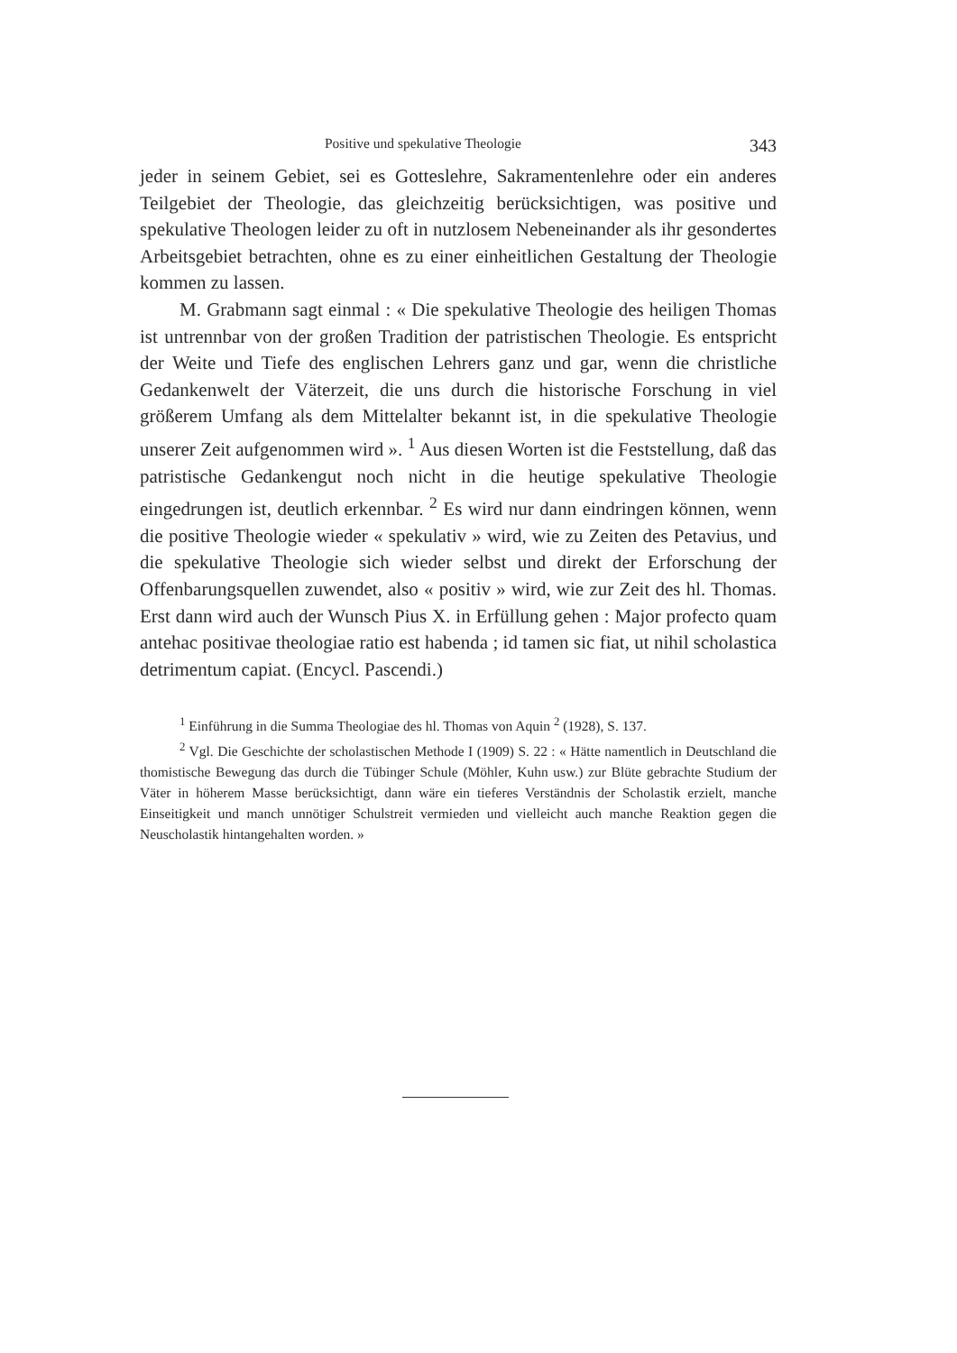Positive und spekulative Theologie 343
jeder in seinem Gebiet, sei es Gotteslehre, Sakramentenlehre oder ein anderes Teilgebiet der Theologie, das gleichzeitig berücksichtigen, was positive und spekulative Theologen leider zu oft in nutzlosem Nebeneinander als ihr gesondertes Arbeitsgebiet betrachten, ohne es zu einer einheitlichen Gestaltung der Theologie kommen zu lassen.
M. Grabmann sagt einmal : « Die spekulative Theologie des heiligen Thomas ist untrennbar von der großen Tradition der patristischen Theologie. Es entspricht der Weite und Tiefe des englischen Lehrers ganz und gar, wenn die christliche Gedankenwelt der Väterzeit, die uns durch die historische Forschung in viel größerem Umfang als dem Mittelalter bekannt ist, in die spekulative Theologie unserer Zeit aufgenommen wird ». <sup>1</sup> Aus diesen Worten ist die Feststellung, daß das patristische Gedankengut noch nicht in die heutige spekulative Theologie eingedrungen ist, deutlich erkennbar. <sup>2</sup> Es wird nur dann eindringen können, wenn die positive Theologie wieder « spekulativ » wird, wie zu Zeiten des Petavius, und die spekulative Theologie sich wieder selbst und direkt der Erforschung der Offenbarungsquellen zuwendet, also « positiv » wird, wie zur Zeit des hl. Thomas. Erst dann wird auch der Wunsch Pius X. in Erfüllung gehen : Major profecto quam antehac positivae theologiae ratio est habenda ; id tamen sic fiat, ut nihil scholastica detrimentum capiat. (Encycl. Pascendi.)
<sup>1</sup> Einführung in die Summa Theologiae des hl. Thomas von Aquin <sup>2</sup> (1928), S. 137.
<sup>2</sup> Vgl. Die Geschichte der scholastischen Methode I (1909) S. 22 : « Hätte namentlich in Deutschland die thomistische Bewegung das durch die Tübinger Schule (Möhler, Kuhn usw.) zur Blüte gebrachte Studium der Väter in höherem Masse berücksichtigt, dann wäre ein tieferes Verständnis der Scholastik erzielt, manche Einseitigkeit und manch unnötiger Schulstreit vermieden und vielleicht auch manche Reaktion gegen die Neuscholastik hintangehalten worden. »